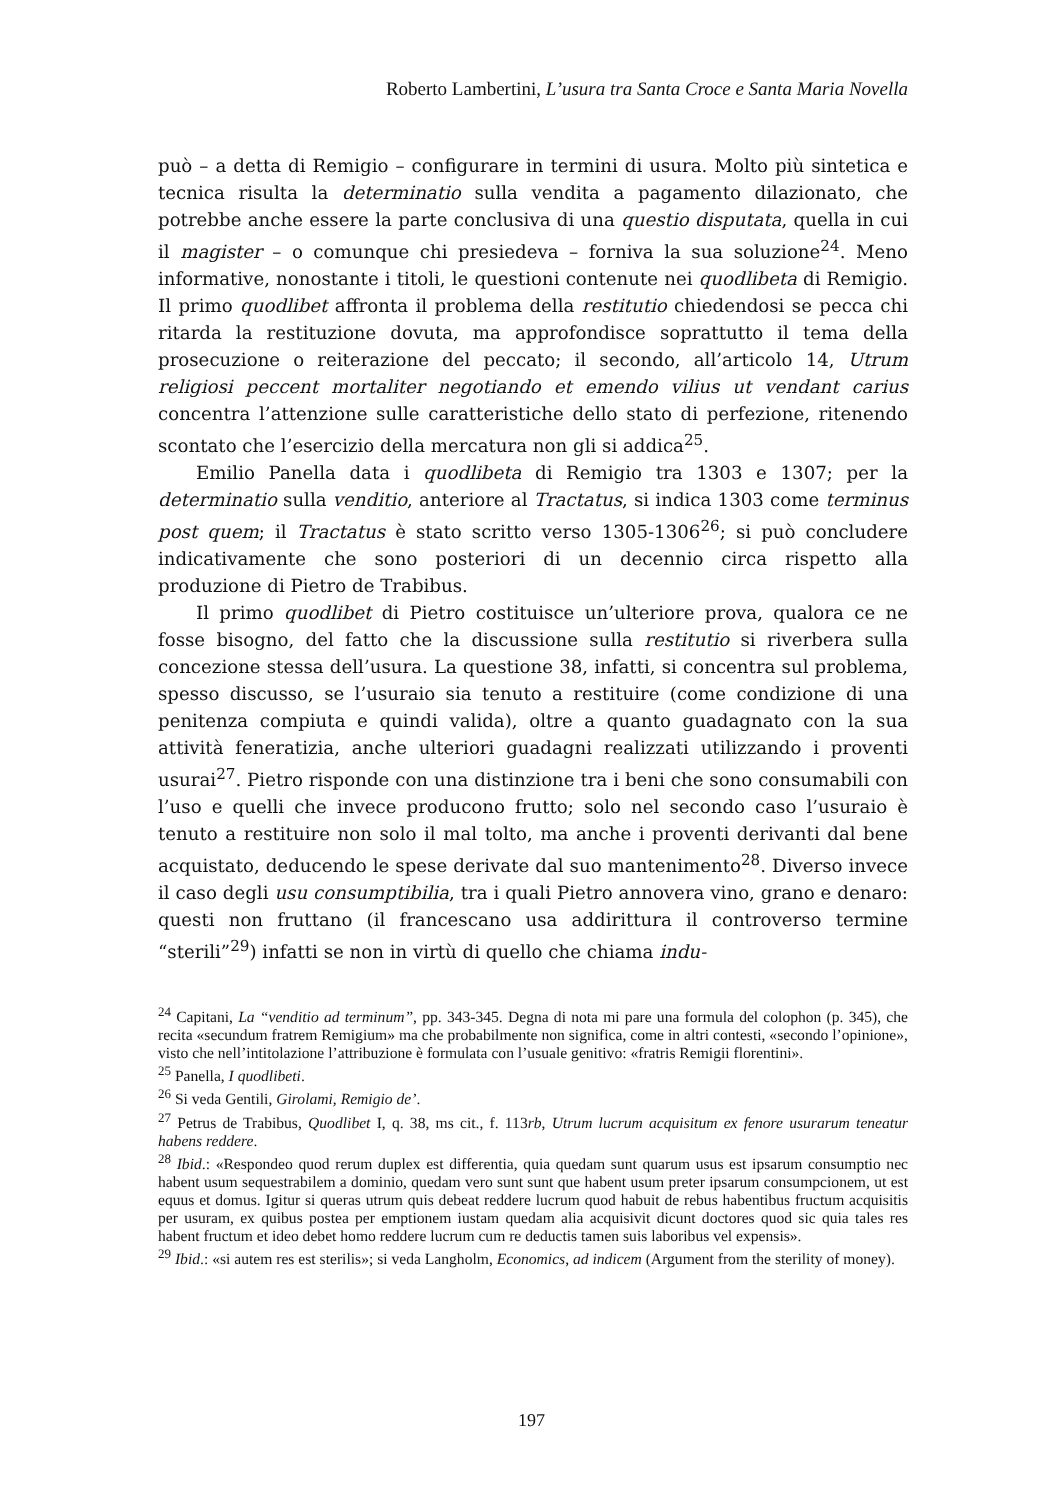Roberto Lambertini, L’usura tra Santa Croce e Santa Maria Novella
può – a detta di Remigio – configurare in termini di usura. Molto più sintetica e tecnica risulta la determinatio sulla vendita a pagamento dilazionato, che potrebbe anche essere la parte conclusiva di una questio disputata, quella in cui il magister – o comunque chi presiedeva – forniva la sua soluzione<sup>24</sup>. Meno informative, nonostante i titoli, le questioni contenute nei quodlibeta di Remigio. Il primo quodlibet affronta il problema della restitutio chiedendosi se pecca chi ritarda la restituzione dovuta, ma approfondisce soprattutto il tema della prosecuzione o reiterazione del peccato; il secondo, all’articolo 14, Utrum religiosi peccent mortaliter negotiando et emendo vilius ut vendant carius concentra l’attenzione sulle caratteristiche dello stato di perfezione, ritenendo scontato che l’esercizio della mercatura non gli si addica<sup>25</sup>.
Emilio Panella data i quodlibeta di Remigio tra 1303 e 1307; per la determinatio sulla venditio, anteriore al Tractatus, si indica 1303 come terminus post quem; il Tractatus è stato scritto verso 1305-1306<sup>26</sup>; si può concludere indicativamente che sono posteriori di un decennio circa rispetto alla produzione di Pietro de Trabibus.
Il primo quodlibet di Pietro costituisce un’ulteriore prova, qualora ce ne fosse bisogno, del fatto che la discussione sulla restitutio si riverbera sulla concezione stessa dell’usura. La questione 38, infatti, si concentra sul problema, spesso discusso, se l’usuraio sia tenuto a restituire (come condizione di una penitenza compiuta e quindi valida), oltre a quanto guadagnato con la sua attività feneratizia, anche ulteriori guadagni realizzati utilizzando i proventi usurai<sup>27</sup>. Pietro risponde con una distinzione tra i beni che sono consumabili con l’uso e quelli che invece producono frutto; solo nel secondo caso l’usuraio è tenuto a restituire non solo il mal tolto, ma anche i proventi derivanti dal bene acquistato, deducendo le spese derivate dal suo mantenimento<sup>28</sup>. Diverso invece il caso degli usu consumptibilia, tra i quali Pietro annovera vino, grano e denaro: questi non fruttano (il francescano usa addirittura il controverso termine “sterili”<sup>29</sup>) infatti se non in virtù di quello che chiama indu-
<sup>24</sup> Capitani, La “venditio ad terminum”, pp. 343-345. Degna di nota mi pare una formula del colophon (p. 345), che recita «secundum fratrem Remigium» ma che probabilmente non significa, come in altri contesti, «secondo l’opinione», visto che nell’intitolazione l’attribuzione è formulata con l’usuale genitivo: «fratris Remigii florentini».
<sup>25</sup> Panella, I quodlibeti.
<sup>26</sup> Si veda Gentili, Girolami, Remigio de’.
<sup>27</sup> Petrus de Trabibus, Quodlibet I, q. 38, ms cit., f. 113rb, Utrum lucrum acquisitum ex fenore usurarum teneatur habens reddere.
<sup>28</sup> Ibid.: «Respondeo quod rerum duplex est differentia, quia quedam sunt quarum usus est ipsarum consumptio nec habent usum sequestrabilem a dominio, quedam vero sunt sunt que habent usum preter ipsarum consumpcionem, ut est equus et domus. Igitur si queras utrum quis debeat reddere lucrum quod habuit de rebus habentibus fructum acquisitis per usuram, ex quibus postea per emptionem iustam quedam alia acquisivit dicunt doctores quod sic quia tales res habent fructum et ideo debet homo reddere lucrum cum re deductis tamen suis laboribus vel expensis».
<sup>29</sup> Ibid.: «si autem res est sterilis»; si veda Langholm, Economics, ad indicem (Argument from the sterility of money).
197